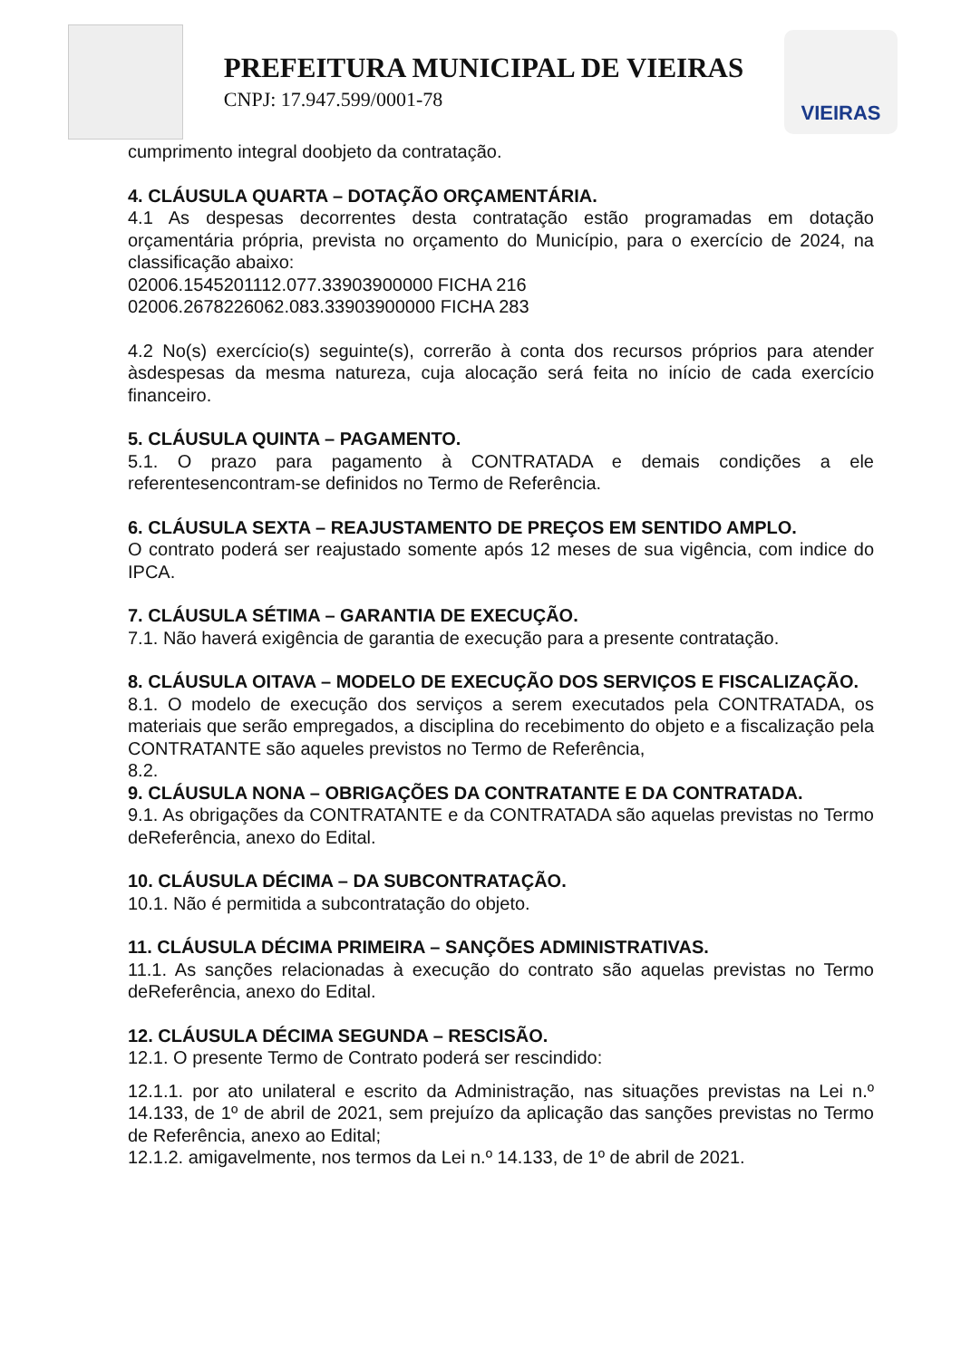PREFEITURA MUNICIPAL DE VIEIRAS
CNPJ: 17.947.599/0001-78
VIEIRAS
cumprimento integral doobjeto da contratação.
4. CLÁUSULA QUARTA – DOTAÇÃO ORÇAMENTÁRIA.
4.1 As despesas decorrentes desta contratação estão programadas em dotação orçamentária própria, prevista no orçamento do Município, para o exercício de 2024, na classificação abaixo:
02006.1545201112.077.33903900000 FICHA 216
02006.2678226062.083.33903900000 FICHA 283
4.2 No(s) exercício(s) seguinte(s), correrão à conta dos recursos próprios para atender àsdespesas da mesma natureza, cuja alocação será feita no início de cada exercício financeiro.
5. CLÁUSULA QUINTA – PAGAMENTO.
5.1. O prazo para pagamento à CONTRATADA e demais condições a ele referentesencontram-se definidos no Termo de Referência.
6. CLÁUSULA SEXTA – REAJUSTAMENTO DE PREÇOS EM SENTIDO AMPLO.
O contrato poderá ser reajustado somente após 12 meses de sua vigência, com indice do IPCA.
7. CLÁUSULA SÉTIMA – GARANTIA DE EXECUÇÃO.
7.1. Não haverá exigência de garantia de execução para a presente contratação.
8. CLÁUSULA OITAVA – MODELO DE EXECUÇÃO DOS SERVIÇOS E FISCALIZAÇÃO.
8.1. O modelo de execução dos serviços a serem executados pela CONTRATADA, os materiais que serão empregados, a disciplina do recebimento do objeto e a fiscalização pela CONTRATANTE são aqueles previstos no Termo de Referência,
8.2.
9. CLÁUSULA NONA – OBRIGAÇÕES DA CONTRATANTE E DA CONTRATADA.
9.1. As obrigações da CONTRATANTE e da CONTRATADA são aquelas previstas no Termo deReferência, anexo do Edital.
10. CLÁUSULA DÉCIMA – DA SUBCONTRATAÇÃO.
10.1. Não é permitida a subcontratação do objeto.
11. CLÁUSULA DÉCIMA PRIMEIRA – SANÇÕES ADMINISTRATIVAS.
11.1. As sanções relacionadas à execução do contrato são aquelas previstas no Termo deReferência, anexo do Edital.
12. CLÁUSULA DÉCIMA SEGUNDA – RESCISÃO.
12.1. O presente Termo de Contrato poderá ser rescindido:
12.1.1. por ato unilateral e escrito da Administração, nas situações previstas na Lei n.º 14.133, de 1º de abril de 2021, sem prejuízo da aplicação das sanções previstas no Termo de Referência, anexo ao Edital;
12.1.2. amigavelmente, nos termos da Lei n.º 14.133, de 1º de abril de 2021.